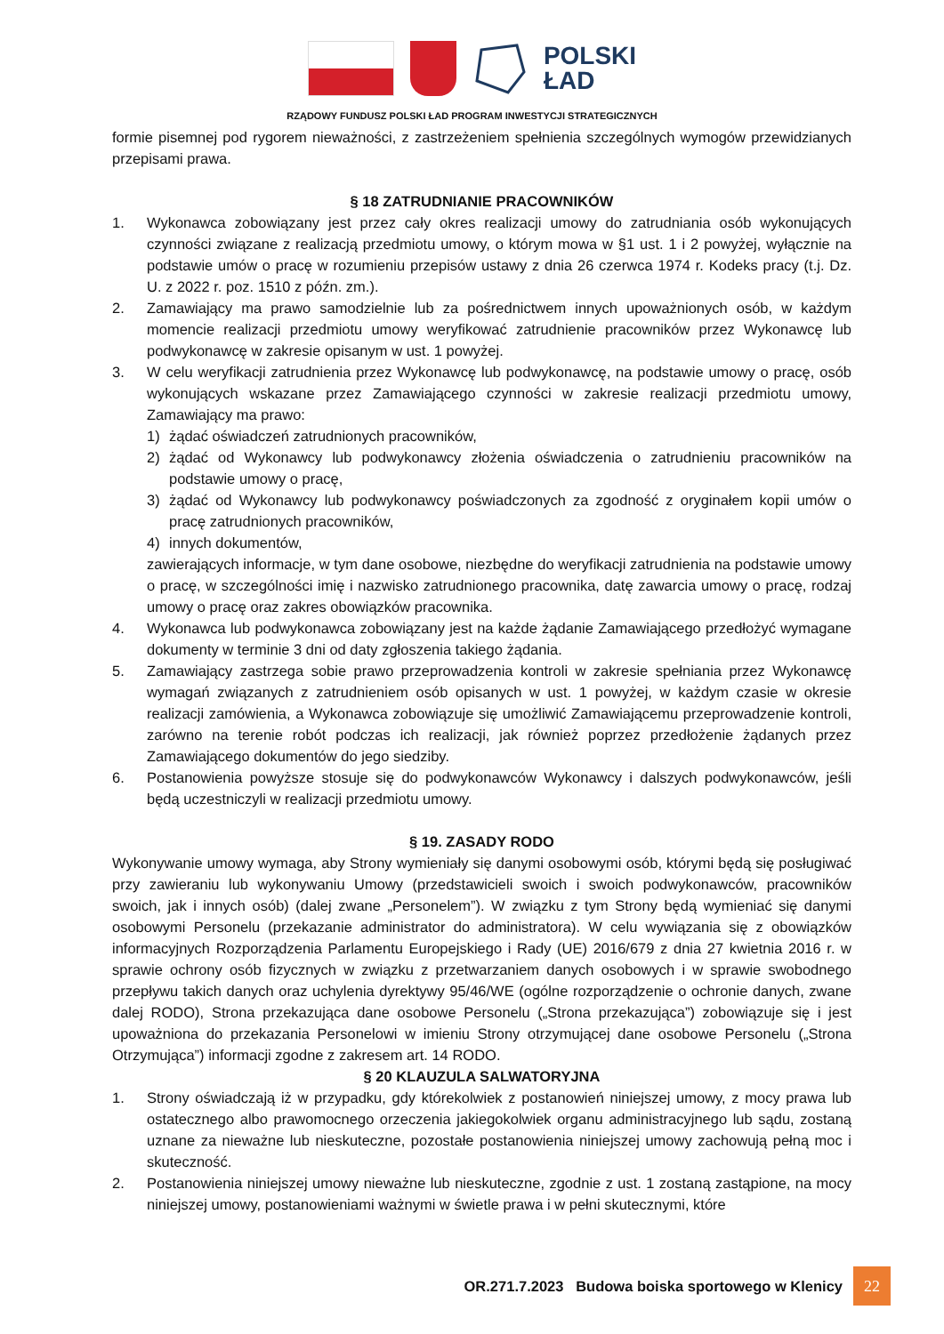POLSKI
ŁAD
RZĄDOWY FUNDUSZ POLSKI ŁAD PROGRAM INWESTYCJI STRATEGICZNYCH
formie pisemnej pod rygorem nieważności, z zastrzeżeniem spełnienia szczególnych wymogów przewidzianych przepisami prawa.
§ 18 ZATRUDNIANIE PRACOWNIKÓW
1. Wykonawca zobowiązany jest przez cały okres realizacji umowy do zatrudniania osób wykonujących czynności związane z realizacją przedmiotu umowy, o którym mowa w §1 ust. 1 i 2 powyżej, wyłącznie na podstawie umów o pracę w rozumieniu przepisów ustawy z dnia 26 czerwca 1974 r. Kodeks pracy (t.j. Dz. U. z 2022 r. poz. 1510 z późn. zm.).
2. Zamawiający ma prawo samodzielnie lub za pośrednictwem innych upoważnionych osób, w każdym momencie realizacji przedmiotu umowy weryfikować zatrudnienie pracowników przez Wykonawcę lub podwykonawcę w zakresie opisanym w ust. 1 powyżej.
3. W celu weryfikacji zatrudnienia przez Wykonawcę lub podwykonawcę, na podstawie umowy o pracę, osób wykonujących wskazane przez Zamawiającego czynności w zakresie realizacji przedmiotu umowy, Zamawiający ma prawo:
1) żądać oświadczeń zatrudnionych pracowników,
2) żądać od Wykonawcy lub podwykonawcy złożenia oświadczenia o zatrudnieniu pracowników na podstawie umowy o pracę,
3) żądać od Wykonawcy lub podwykonawcy poświadczonych za zgodność z oryginałem kopii umów o pracę zatrudnionych pracowników,
4) innych dokumentów,
zawierających informacje, w tym dane osobowe, niezbędne do weryfikacji zatrudnienia na podstawie umowy o pracę, w szczególności imię i nazwisko zatrudnionego pracownika, datę zawarcia umowy o pracę, rodzaj umowy o pracę oraz zakres obowiązków pracownika.
4. Wykonawca lub podwykonawca zobowiązany jest na każde żądanie Zamawiającego przedłożyć wymagane dokumenty w terminie 3 dni od daty zgłoszenia takiego żądania.
5. Zamawiający zastrzega sobie prawo przeprowadzenia kontroli w zakresie spełniania przez Wykonawcę wymagań związanych z zatrudnieniem osób opisanych w ust. 1 powyżej, w każdym czasie w okresie realizacji zamówienia, a Wykonawca zobowiązuje się umożliwić Zamawiającemu przeprowadzenie kontroli, zarówno na terenie robót podczas ich realizacji, jak również poprzez przedłożenie żądanych przez Zamawiającego dokumentów do jego siedziby.
6. Postanowienia powyższe stosuje się do podwykonawców Wykonawcy i dalszych podwykonawców, jeśli będą uczestniczyli w realizacji przedmiotu umowy.
§ 19. ZASADY RODO
Wykonywanie umowy wymaga, aby Strony wymieniały się danymi osobowymi osób, którymi będą się posługiwać przy zawieraniu lub wykonywaniu Umowy (przedstawicieli swoich i swoich podwykonawców, pracowników swoich, jak i innych osób) (dalej zwane „Personelem”). W związku z tym Strony będą wymieniać się danymi osobowymi Personelu (przekazanie administrator do administratora). W celu wywiązania się z obowiązków informacyjnych Rozporządzenia Parlamentu Europejskiego i Rady (UE) 2016/679 z dnia 27 kwietnia 2016 r. w sprawie ochrony osób fizycznych w związku z przetwarzaniem danych osobowych i w sprawie swobodnego przepływu takich danych oraz uchylenia dyrektywy 95/46/WE (ogólne rozporządzenie o ochronie danych, zwane dalej RODO), Strona przekazująca dane osobowe Personelu („Strona przekazująca”) zobowiązuje się i jest upoważniona do przekazania Personelowi w imieniu Strony otrzymującej dane osobowe Personelu („Strona Otrzymująca”) informacji zgodne z zakresem art. 14 RODO.
§ 20 KLAUZULA SALWATORYJNA
1. Strony oświadczają iż w przypadku, gdy którekolwiek z postanowień niniejszej umowy, z mocy prawa lub ostatecznego albo prawomocnego orzeczenia jakiegokolwiek organu administracyjnego lub sądu, zostaną uznane za nieważne lub nieskuteczne, pozostałe postanowienia niniejszej umowy zachowują pełną moc i skuteczność.
2. Postanowienia niniejszej umowy nieważne lub nieskuteczne, zgodnie z ust. 1 zostaną zastąpione, na mocy niniejszej umowy, postanowieniami ważnymi w świetle prawa i w pełni skutecznymi, które
OR.271.7.2023 Budowa boiska sportowego w Klenicy 22